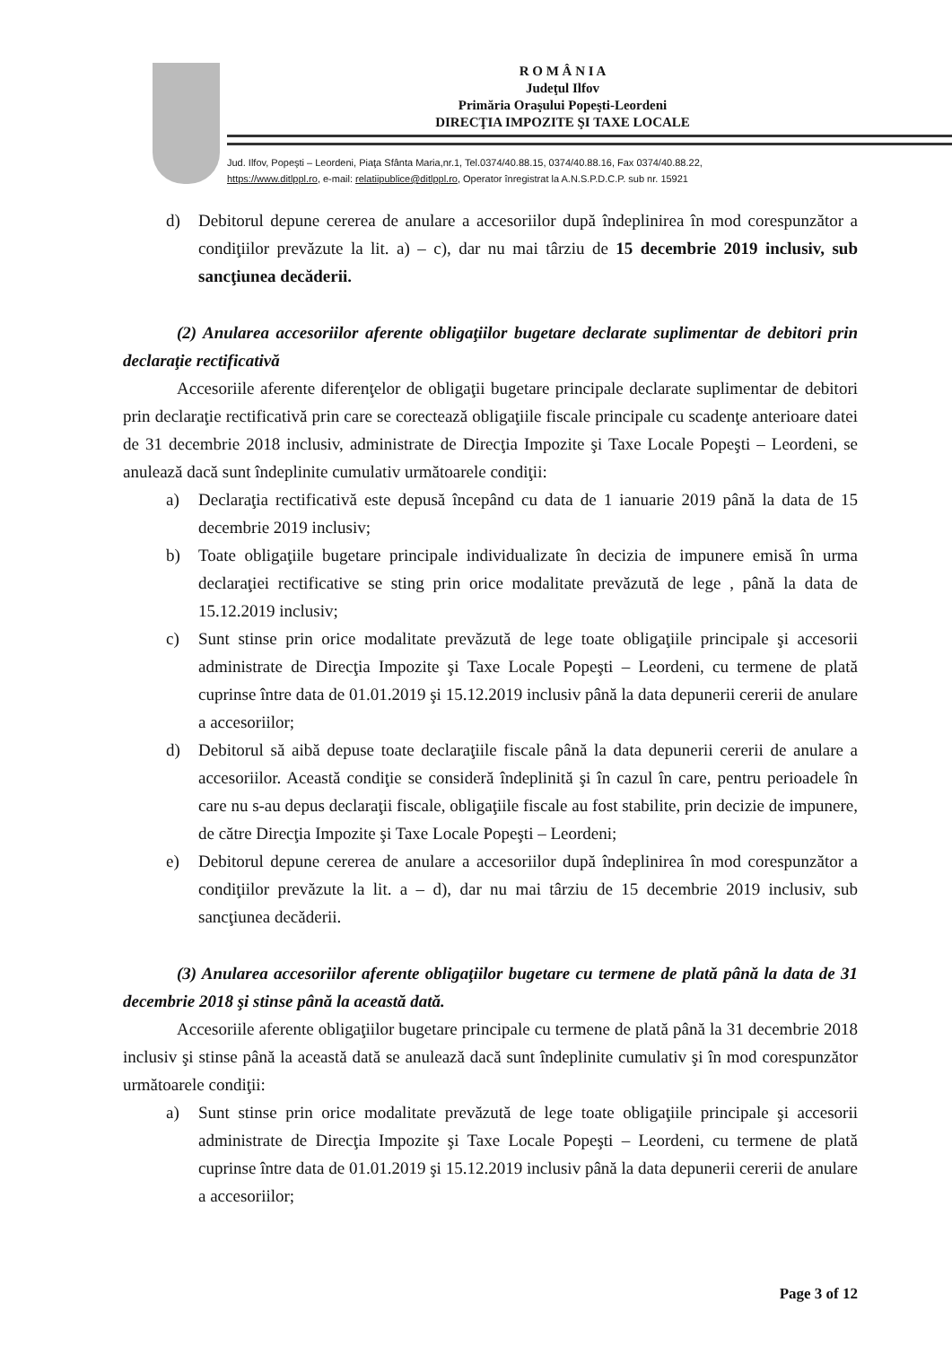R O M Â N I A
Judeţul Ilfov
Primăria Oraşului Popeşti-Leordeni
DIRECŢIA IMPOZITE ŞI TAXE LOCALE
Jud. Ilfov, Popeşti – Leordeni, Piaţa Sfânta Maria,nr.1, Tel.0374/40.88.15, 0374/40.88.16, Fax 0374/40.88.22,
https://www.ditlppl.ro, e-mail: relatiipublice@ditlppl.ro, Operator înregistrat la A.N.S.P.D.C.P. sub nr. 15921
d) Debitorul depune cererea de anulare a accesoriilor după îndeplinirea în mod corespunzător a condiţiilor prevăzute la lit. a) – c), dar nu mai târziu de 15 decembrie 2019 inclusiv, sub sancţiunea decăderii.
(2) Anularea accesoriilor aferente obligaţiilor bugetare declarate suplimentar de debitori prin declaraţie rectificativă
Accesoriile aferente diferenţelor de obligaţii bugetare principale declarate suplimentar de debitori prin declaraţie rectificativă prin care se corectează obligaţiile fiscale principale cu scadenţe anterioare datei de 31 decembrie 2018 inclusiv, administrate de Direcţia Impozite şi Taxe Locale Popeşti – Leordeni, se anulează dacă sunt îndeplinite cumulativ următoarele condiţii:
a) Declaraţia rectificativă este depusă începând cu data de 1 ianuarie 2019 până la data de 15 decembrie 2019 inclusiv;
b) Toate obligaţiile bugetare principale individualizate în decizia de impunere emisă în urma declaraţiei rectificative se sting prin orice modalitate prevăzută de lege , până la data de 15.12.2019 inclusiv;
c) Sunt stinse prin orice modalitate prevăzută de lege toate obligaţiile principale şi accesorii administrate de Direcţia Impozite şi Taxe Locale Popeşti – Leordeni, cu termene de plată cuprinse între data de 01.01.2019 şi 15.12.2019 inclusiv până la data depunerii cererii de anulare a accesoriilor;
d) Debitorul să aibă depuse toate declaraţiile fiscale până la data depunerii cererii de anulare a accesoriilor. Această condiţie se consideră îndeplinită şi în cazul în care, pentru perioadele în care nu s-au depus declaraţii fiscale, obligaţiile fiscale au fost stabilite, prin decizie de impunere, de către Direcţia Impozite şi Taxe Locale Popeşti – Leordeni;
e) Debitorul depune cererea de anulare a accesoriilor după îndeplinirea în mod corespunzător a condiţiilor prevăzute la lit. a – d), dar nu mai târziu de 15 decembrie 2019 inclusiv, sub sancţiunea decăderii.
(3) Anularea accesoriilor aferente obligaţiilor bugetare cu termene de plată până la data de 31 decembrie 2018 şi stinse până la această dată.
Accesoriile aferente obligaţiilor bugetare principale cu termene de plată până la 31 decembrie 2018 inclusiv şi stinse până la această dată se anulează dacă sunt îndeplinite cumulativ şi în mod corespunzător următoarele condiţii:
a) Sunt stinse prin orice modalitate prevăzută de lege toate obligaţiile principale şi accesorii administrate de Direcţia Impozite şi Taxe Locale Popeşti – Leordeni, cu termene de plată cuprinse între data de 01.01.2019 şi 15.12.2019 inclusiv până la data depunerii cererii de anulare a accesoriilor;
Page 3 of 12